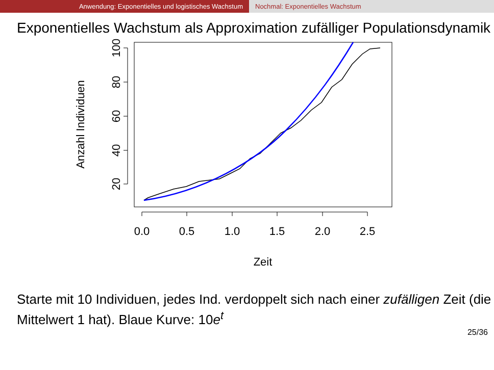Anwendung: Exponentielles und logistisches Wachstum Nochmal: Exponentielles Wachstum
Exponentielles Wachstum als Approximation zufälliger Populationsdynamik
0.0
0.5
1.0
1.5
2.0
2.5
20
40
60
80
100
Zeit
Anzahl Individuen
Starte mit 10 Individuen, jedes Ind. verdoppelt sich nach einer zufälligen Zeit (die Mittelwert 1 hat). Blaue Kurve: 10e<sup>t</sup>
25/36